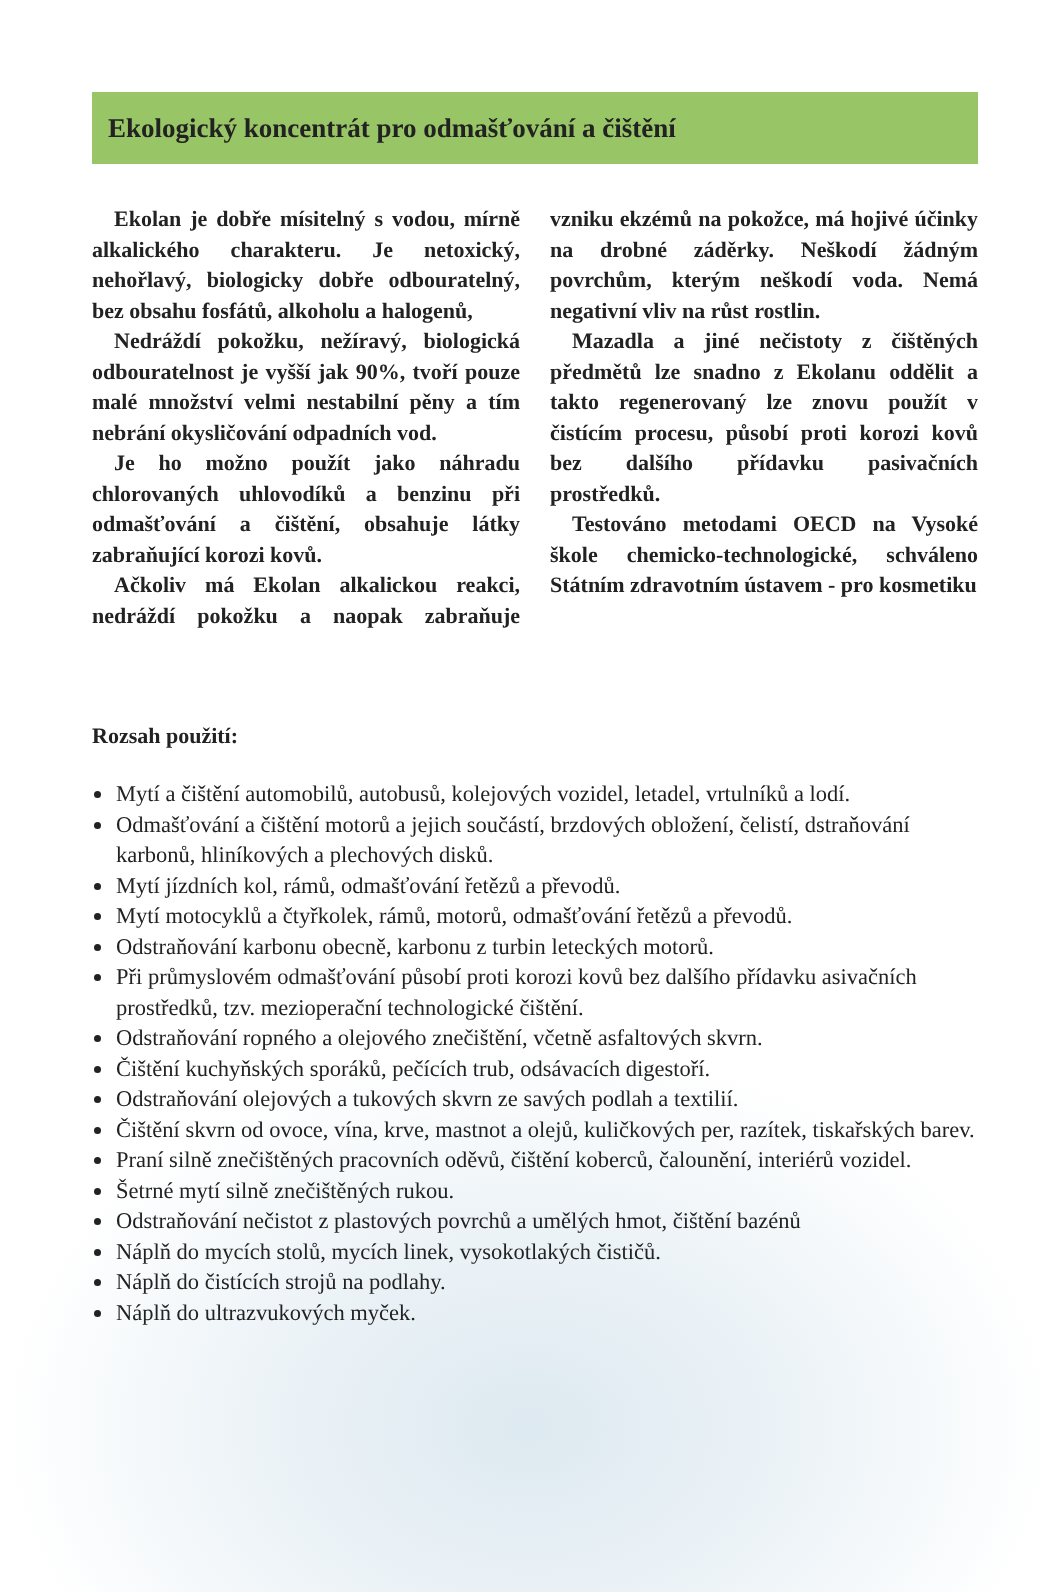Ekologický koncentrát pro odmašťování a čištění
Ekolan je dobře mísitelný s vodou, mírně alkalického charakteru. Je netoxický, nehořlavý, biologicky dobře odbouratelný, bez obsahu fosfátů, alkoholu a halogenů,
Nedráždí pokožku, nežíravý, biologická odbouratelnost je vyšší jak 90%, tvoří pouze malé množství velmi nestabilní pěny a tím nebrání okysličování odpadních vod.
Je ho možno použít jako náhradu chlorovaných uhlovodíků a benzinu při odmašťování a čištění, obsahuje látky zabraňující korozi kovů.
Ačkoliv má Ekolan alkalickou reakci, nedráždí pokožku a naopak zabraňuje vzniku ekzémů na pokožce, má hojivé účinky na drobné záděrky. Neškodí žádným povrchům, kterým neškodí voda. Nemá negativní vliv na růst rostlin.
Mazadla a jiné nečistoty z čištěných předmětů lze snadno z Ekolanu oddělit a takto regenerovaný lze znovu použít v čistícím procesu, působí proti korozi kovů bez dalšího přídavku pasivačních prostředků.
Testováno metodami OECD na Vysoké škole chemicko-technologické, schváleno Státním zdravotním ústavem - pro kosmetiku
Rozsah použití:
Mytí a čištění automobilů, autobusů, kolejových vozidel, letadel, vrtulníků a lodí.
Odmašťování a čištění motorů a jejich součástí, brzdových obložení, čelistí, dstraňování karbonů, hliníkových a plechových disků.
Mytí jízdních kol, rámů, odmašťování řetězů a převodů.
Mytí motocyklů a čtyřkolek, rámů, motorů, odmašťování řetězů a převodů.
Odstraňování karbonu obecně, karbonu z turbin leteckých motorů.
Při průmyslovém odmašťování působí proti korozi kovů bez dalšího přídavku asivačních prostředků, tzv. mezioperační technologické čištění.
Odstraňování ropného a olejového znečištění, včetně asfaltových skvrn.
Čištění kuchyňských sporáků, pečících trub, odsávacích digestoří.
Odstraňování olejových a tukových skvrn ze savých podlah a textilií.
Čištění skvrn od ovoce, vína, krve, mastnot a olejů, kuličkových per, razítek, tiskařských barev.
Praní silně znečištěných pracovních oděvů, čištění koberců, čalounění, interiérů vozidel.
Šetrné mytí silně znečištěných rukou.
Odstraňování nečistot z plastových povrchů a umělých hmot, čištění bazénů
Náplň do mycích stolů, mycích linek, vysokotlakých čističů.
Náplň do čistících strojů na podlahy.
Náplň do ultrazvukových myček.